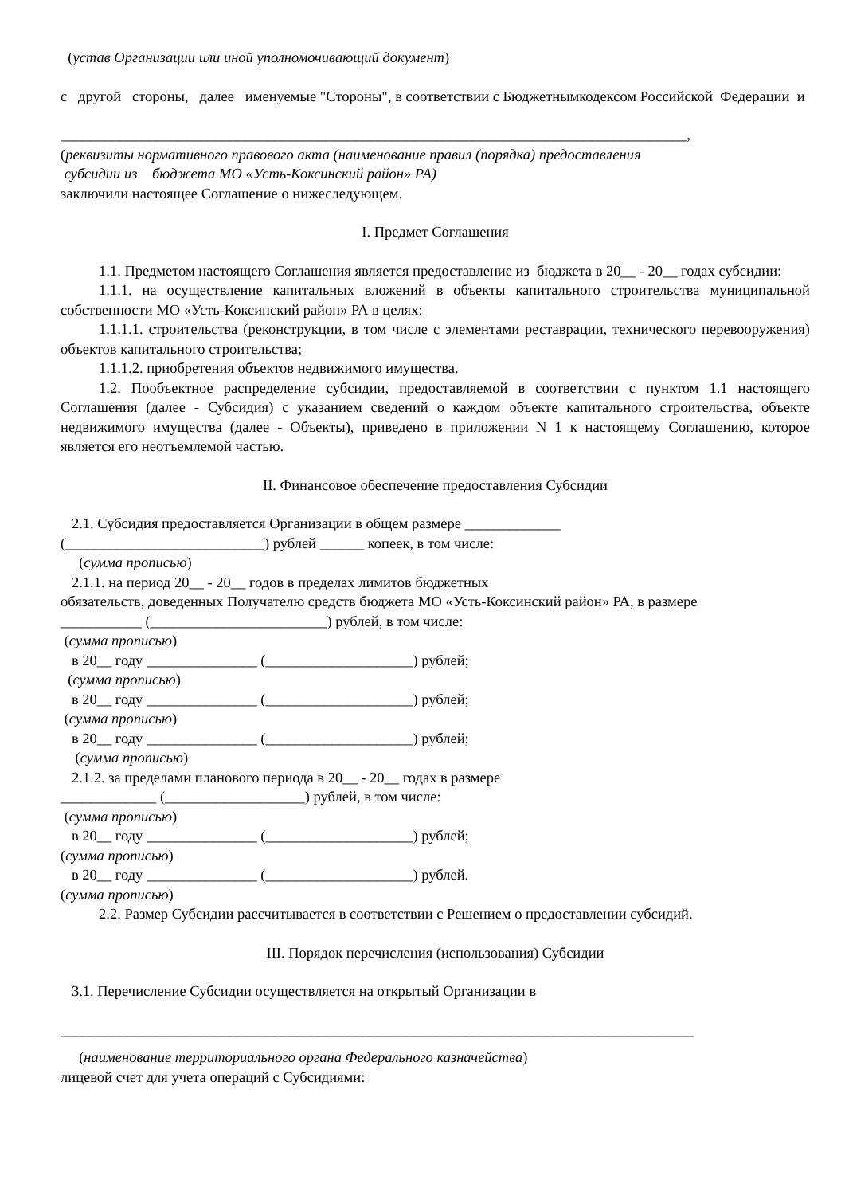(устав Организации или иной уполномочивающий документ)
с другой стороны, далее именуемые "Стороны", в соответствии с Бюджетнымкодексом Российской Федерации и
_____________________________________________________________________________________,
(реквизиты нормативного правового акта (наименование правил (порядка) предоставления
субсидии из бюджета МО «Усть-Коксинский район» РА)
заключили настоящее Соглашение о нижеследующем.
I. Предмет Соглашения
1.1. Предметом настоящего Соглашения является предоставление из бюджета в 20__ - 20__ годах субсидии:
1.1.1. на осуществление капитальных вложений в объекты капитального строительства муниципальной собственности МО «Усть-Коксинский район» РА в целях:
1.1.1.1. строительства (реконструкции, в том числе с элементами реставрации, технического перевооружения) объектов капитального строительства;
1.1.1.2. приобретения объектов недвижимого имущества.
1.2. Пообъектное распределение субсидии, предоставляемой в соответствии с пунктом 1.1 настоящего Соглашения (далее - Субсидия) с указанием сведений о каждом объекте капитального строительства, объекте недвижимого имущества (далее - Объекты), приведено в приложении N 1 к настоящему Соглашению, которое является его неотъемлемой частью.
II. Финансовое обеспечение предоставления Субсидии
2.1. Субсидия предоставляется Организации в общем размере _____________
(___________________________) рублей ______ копеек, в том числе:
(сумма прописью)
2.1.1. на период 20__ - 20__ годов в пределах лимитов бюджетных
обязательств, доведенных Получателю средств бюджета МО «Усть-Коксинский район» РА, в размере
___________ (________________________) рублей, в том числе:
(сумма прописью)
в 20__ году _______________ (____________________) рублей;
(сумма прописью)
в 20__ году _______________ (____________________) рублей;
(сумма прописью)
в 20__ году _______________ (____________________) рублей;
(сумма прописью)
2.1.2. за пределами планового периода в 20__ - 20__ годах в размере
_____________ (___________________) рублей, в том числе:
(сумма прописью)
в 20__ году _______________ (____________________) рублей;
(сумма прописью)
в 20__ году _______________ (____________________) рублей.
(сумма прописью)
2.2. Размер Субсидии рассчитывается в соответствии с Решением о предоставлении субсидий.
III. Порядок перечисления (использования) Субсидии
3.1. Перечисление Субсидии осуществляется на открытый Организации в
______________________________________________________________________________________
(наименование территориального органа Федерального казначейства)
лицевой счет для учета операций с Субсидиями: